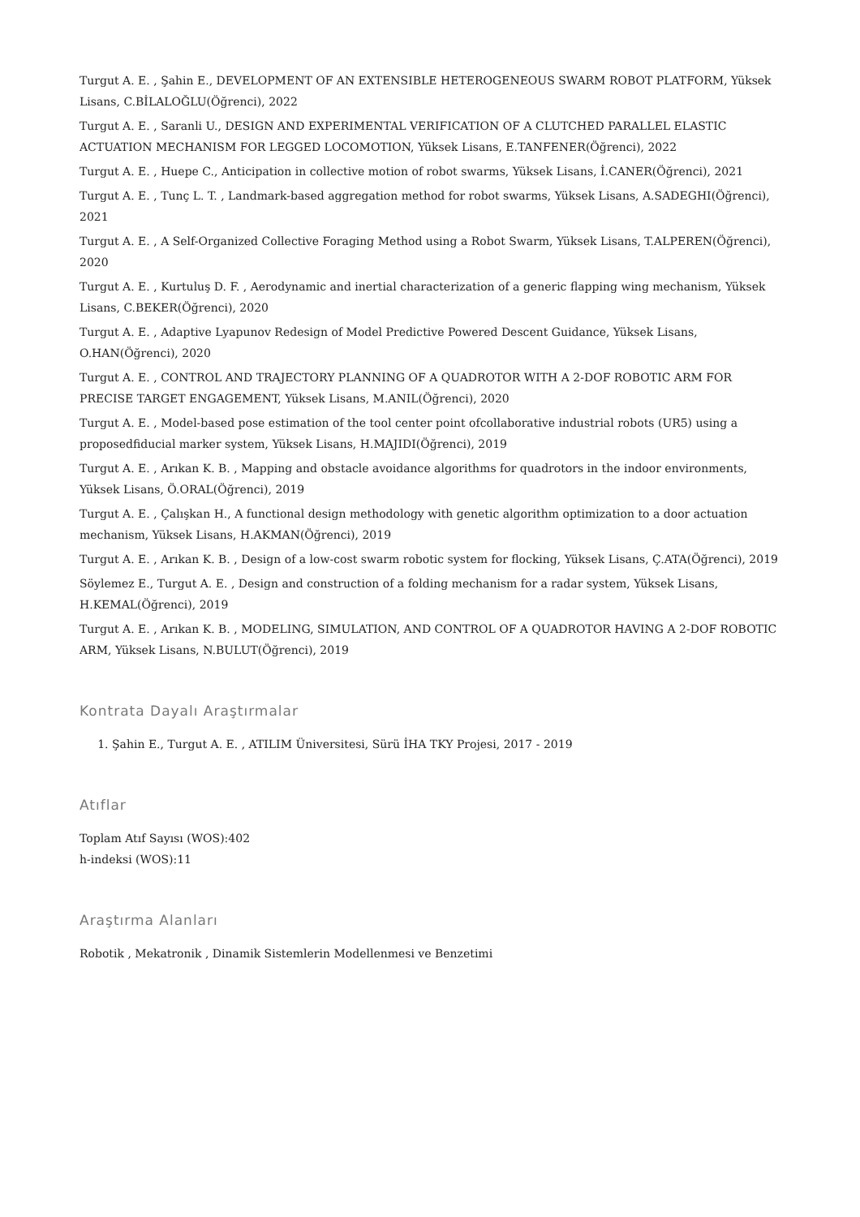Turgut A. E. , Şahin E., DEVELOPMENT OF AN EXTENSIBLE HETEROGENEOUS SWARM ROBOT PLATFORM, Yüksek Lisans, C.BİLALOĞLU(Öğrenci), 2022
Turgut A. E. , Saranli U., DESIGN AND EXPERIMENTAL VERIFICATION OF A CLUTCHED PARALLEL ELASTIC ACTUATION MECHANISM FOR LEGGED LOCOMOTION, Yüksek Lisans, E.TANFENER(Öğrenci), 2022
Turgut A. E. , Huepe C., Anticipation in collective motion of robot swarms, Yüksek Lisans, İ.CANER(Öğrenci), 2021
Turgut A. E. , Tunç L. T. , Landmark-based aggregation method for robot swarms, Yüksek Lisans, A.SADEGHI(Öğrenci), 2021
Turgut A. E. , A Self-Organized Collective Foraging Method using a Robot Swarm, Yüksek Lisans, T.ALPEREN(Öğrenci), 2020
Turgut A. E. , Kurtuluş D. F. , Aerodynamic and inertial characterization of a generic flapping wing mechanism, Yüksek Lisans, C.BEKER(Öğrenci), 2020
Turgut A. E. , Adaptive Lyapunov Redesign of Model Predictive Powered Descent Guidance, Yüksek Lisans, O.HAN(Öğrenci), 2020
Turgut A. E. , CONTROL AND TRAJECTORY PLANNING OF A QUADROTOR WITH A 2-DOF ROBOTIC ARM FOR PRECISE TARGET ENGAGEMENT, Yüksek Lisans, M.ANIL(Öğrenci), 2020
Turgut A. E. , Model-based pose estimation of the tool center point ofcollaborative industrial robots (UR5) using a proposedfiducial marker system, Yüksek Lisans, H.MAJIDI(Öğrenci), 2019
Turgut A. E. , Arıkan K. B. , Mapping and obstacle avoidance algorithms for quadrotors in the indoor environments, Yüksek Lisans, Ö.ORAL(Öğrenci), 2019
Turgut A. E. , Çalışkan H., A functional design methodology with genetic algorithm optimization to a door actuation mechanism, Yüksek Lisans, H.AKMAN(Öğrenci), 2019
Turgut A. E. , Arıkan K. B. , Design of a low-cost swarm robotic system for flocking, Yüksek Lisans, Ç.ATA(Öğrenci), 2019
Söylemez E., Turgut A. E. , Design and construction of a folding mechanism for a radar system, Yüksek Lisans, H.KEMAL(Öğrenci), 2019
Turgut A. E. , Arıkan K. B. , MODELING, SIMULATION, AND CONTROL OF A QUADROTOR HAVING A 2-DOF ROBOTIC ARM, Yüksek Lisans, N.BULUT(Öğrenci), 2019
Kontrata Dayalı Araştırmalar
1. Şahin E., Turgut A. E. , ATILIM Üniversitesi, Sürü İHA TKY Projesi, 2017 - 2019
Atıflar
Toplam Atıf Sayısı (WOS):402
h-indeksi (WOS):11
Araştırma Alanları
Robotik , Mekatronik , Dinamik Sistemlerin Modellenmesi ve Benzetimi